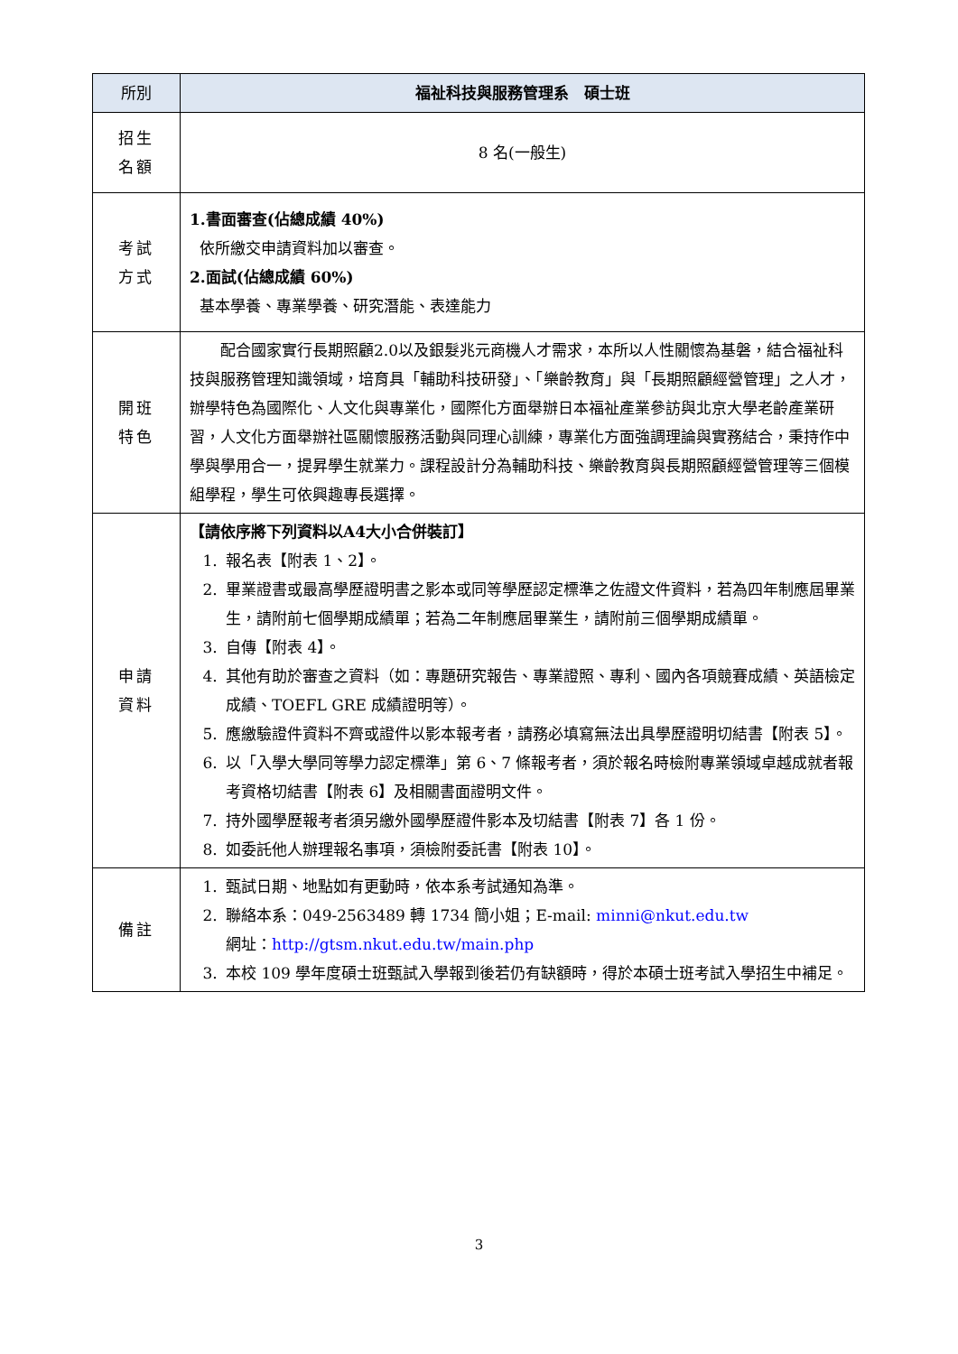| 所別 | 福祉科技與服務管理系 碩士班 |
| --- | --- |
| 招生 名額 | 8 名(一般生) |
| 考試 方式 | 1.書面審查(佔總成績 40%) 依所繳交申請資料加以審查。 2.面試(佔總成績 60%) 基本學養、專業學養、研究潛能、表達能力 |
| 開班 特色 | 配合國家實行長期照顧2.0以及銀髮兆元商機人才需求，本所以人性關懷為基磐，結合福祉科技與服務管理知識領域，培育具「輔助科技研發」、「樂齡教育」與「長期照顧經營管理」之人才，辦學特色為國際化、人文化與專業化，國際化方面舉辦日本福祉產業參訪與北京大學老齡產業研習，人文化方面舉辦社區關懷服務活動與同理心訓練，專業化方面強調理論與實務結合，秉持作中學與學用合一，提昇學生就業力。課程設計分為輔助科技、樂齡教育與長期照顧經營管理等三個模組學程，學生可依興趣專長選擇。 |
| 申請 資料 | 【請依序將下列資料以A4大小合併裝訂】 1. 報名表【附表 1、2】。 2. 畢業證書或最高學歷證明書之影本或同等學歷認定標準之佐證文件資料，若為四年制應屆畢業生，請附前七個學期成績單；若為二年制應屆畢業生，請附前三個學期成績單。 3. 自傳【附表 4】。 4. 其他有助於審查之資料（如：專題研究報告、專業證照、專利、國內各項競賽成績、英語檢定成績、TOEFL GRE 成績證明等）。 5. 應繳驗證件資料不齊或證件以影本報考者，請務必填寫無法出具學歷證明切結書【附表 5】。 6. 以「入學大學同等學力認定標準」第 6、7 條報考者，須於報名時檢附專業領域卓越成就者報考資格切結書【附表 6】及相關書面證明文件。 7. 持外國學歷報考者須另繳外國學歷證件影本及切結書【附表 7】各 1 份。 8. 如委託他人辦理報名事項，須檢附委託書【附表 10】。 |
| 備註 | 1. 甄試日期、地點如有更動時，依本系考試通知為準。 2. 聯絡本系：049-2563489 轉 1734 簡小姐；E-mail: minni@nkut.edu.tw 網址： http://gtsm.nkut.edu.tw/main.php 3. 本校 109 學年度碩士班甄試入學報到後若仍有缺額時，得於本碩士班考試入學招生中補足。 |
3